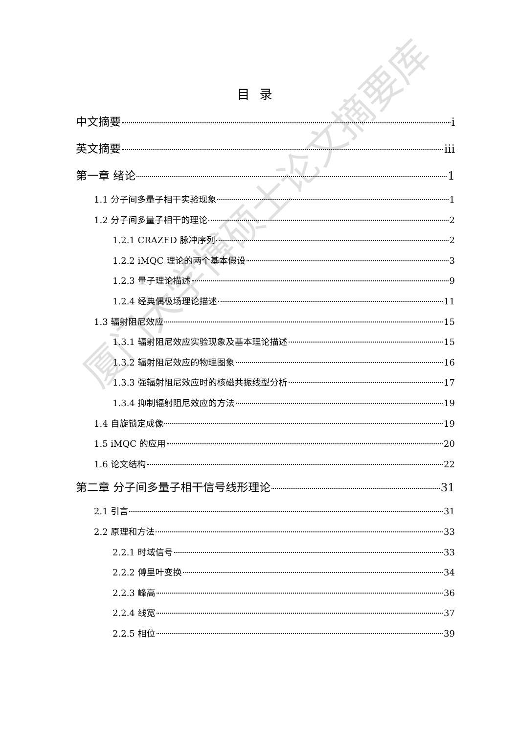目录
中文摘要 i
英文摘要 iii
第一章 绪论 1
1.1 分子间多量子相干实验现象 1
1.2 分子间多量子相干的理论 2
1.2.1 CRAZED 脉冲序列 2
1.2.2 iMQC 理论的两个基本假设 3
1.2.3 量子理论描述 9
1.2.4 经典偶极场理论描述 11
1.3 辐射阻尼效应 15
1.3.1 辐射阻尼效应实验现象及基本理论描述 15
1.3.2 辐射阻尼效应的物理图象 16
1.3.3 强辐射阻尼效应时的核磁共振线型分析 17
1.3.4 抑制辐射阻尼效应的方法 19
1.4 自旋锁定成像 19
1.5 iMQC 的应用 20
1.6 论文结构 22
第二章 分子间多量子相干信号线形理论 31
2.1 引言 31
2.2 原理和方法 33
2.2.1 时域信号 33
2.2.2 傅里叶变换 34
2.2.3 峰高 36
2.2.4 线宽 37
2.2.5 相位 39
厦门大学博硕士论文摘要库